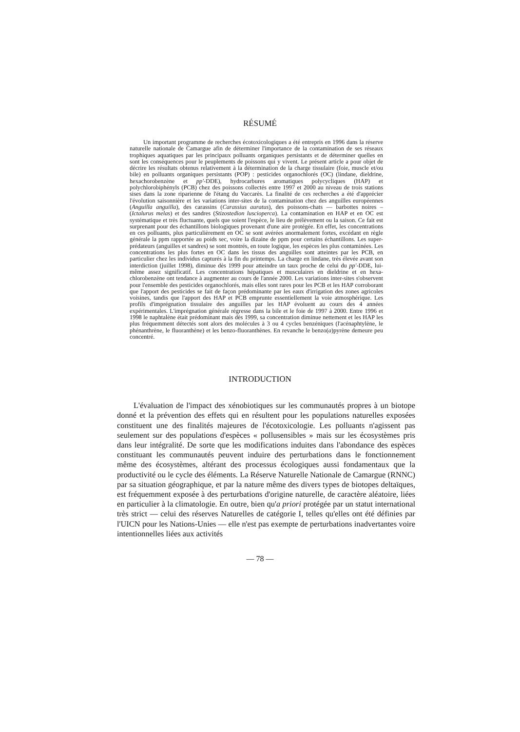RÉSUMÉ
Un important programme de recherches écotoxicologiques a été entrepris en 1996 dans la réserve naturelle nationale de Camargue afin de déterminer l'importance de la contamination de ses réseaux trophiques aquatiques par les principaux polluants organiques persistants et de déterminer quelles en sont les conséquences pour le peuplements de poissons qui y vivent. Le présent article a pour objet de décrire les résultats obtenus relativement à la détermination de la charge tissulaire (foie, muscle et/ou bile) en polluants organiques persistants (POP) : pesticides organochlorés (OC) (lindane, dieldrine, hexachorobenzène et pp'-DDE), hydrocarbures aromatiques polycycliques (HAP) et polychlorobiphényls (PCB) chez des poissons collectés entre 1997 et 2000 au niveau de trois stations sises dans la zone riparienne de l'étang du Vaccarès. La finalité de ces recherches a été d'apprécier l'évolution saisonnière et les variations inter-sites de la contamination chez des anguilles européennes (Anguilla anguilla), des carassins (Carassius auratus), des poissons-chats — barbottes noires – (Ictalurus melas) et des sandres (Stizostedion luscioperca). La contamination en HAP et en OC est systématique et très fluctuante, quels que soient l'espèce, le lieu de prélèvement ou la saison. Ce fait est surprenant pour des échantillons biologiques provenant d'une aire protégée. En effet, les concentrations en ces polluants, plus particulièrement en OC se sont avérées anormalement fortes, excédant en règle générale la ppm rapportée au poids sec, voire la dizaine de ppm pour certains échantillons. Les super-prédateurs (anguilles et sandres) se sont montrés, en toute logique, les espèces les plus contaminées. Les concentrations les plus fortes en OC dans les tissus des anguilles sont atteintes par les PCB, en particulier chez les individus capturés à la fin du printemps. La charge en lindane, très élevée avant son interdiction (juillet 1998), diminue dès 1999 pour atteindre un taux proche de celui du pp'-DDE, lui-même assez significatif. Les concentrations hépatiques et musculaires en dieldrine et en hexa-chlorobenzène ont tendance à augmenter au cours de l'année 2000. Les variations inter-sites s'observent pour l'ensemble des pesticides organochlorés, mais elles sont rares pour les PCB et les HAP corroborant que l'apport des pesticides se fait de façon prédominante par les eaux d'irrigation des zones agricoles voisines, tandis que l'apport des HAP et PCB emprunte essentiellement la voie atmosphérique. Les profils d'imprégnation tissulaire des anguilles par les HAP évoluent au cours des 4 années expérimentales. L'imprégnation générale régresse dans la bile et le foie de 1997 à 2000. Entre 1996 et 1998 le naphtalène était prédominant mais dès 1999, sa concentration diminue nettement et les HAP les plus fréquemment détectés sont alors des molécules à 3 ou 4 cycles benzéniques (l'acénaphtylène, le phénanthrène, le fluoranthène) et les benzo-fluoranthènes. En revanche le benzo(a)pyrène demeure peu concentré.
INTRODUCTION
L'évaluation de l'impact des xénobiotiques sur les communautés propres à un biotope donné et la prévention des effets qui en résultent pour les populations naturelles exposées constituent une des finalités majeures de l'écotoxicologie. Les polluants n'agissent pas seulement sur des populations d'espèces « pollusensibles » mais sur les écosystèmes pris dans leur intégralité. De sorte que les modifications induites dans l'abondance des espèces constituant les communautés peuvent induire des perturbations dans le fonctionnement même des écosystèmes, altérant des processus écologiques aussi fondamentaux que la productivité ou le cycle des éléments. La Réserve Naturelle Nationale de Camargue (RNNC) par sa situation géographique, et par la nature même des divers types de biotopes deltaïques, est fréquemment exposée à des perturbations d'origine naturelle, de caractère aléatoire, liées en particulier à la climatologie. En outre, bien qu'a priori protégée par un statut international très strict — celui des réserves Naturelles de catégorie I, telles qu'elles ont été définies par l'UICN pour les Nations-Unies — elle n'est pas exempte de perturbations inadvertantes voire intentionnelles liées aux activités
— 78 —